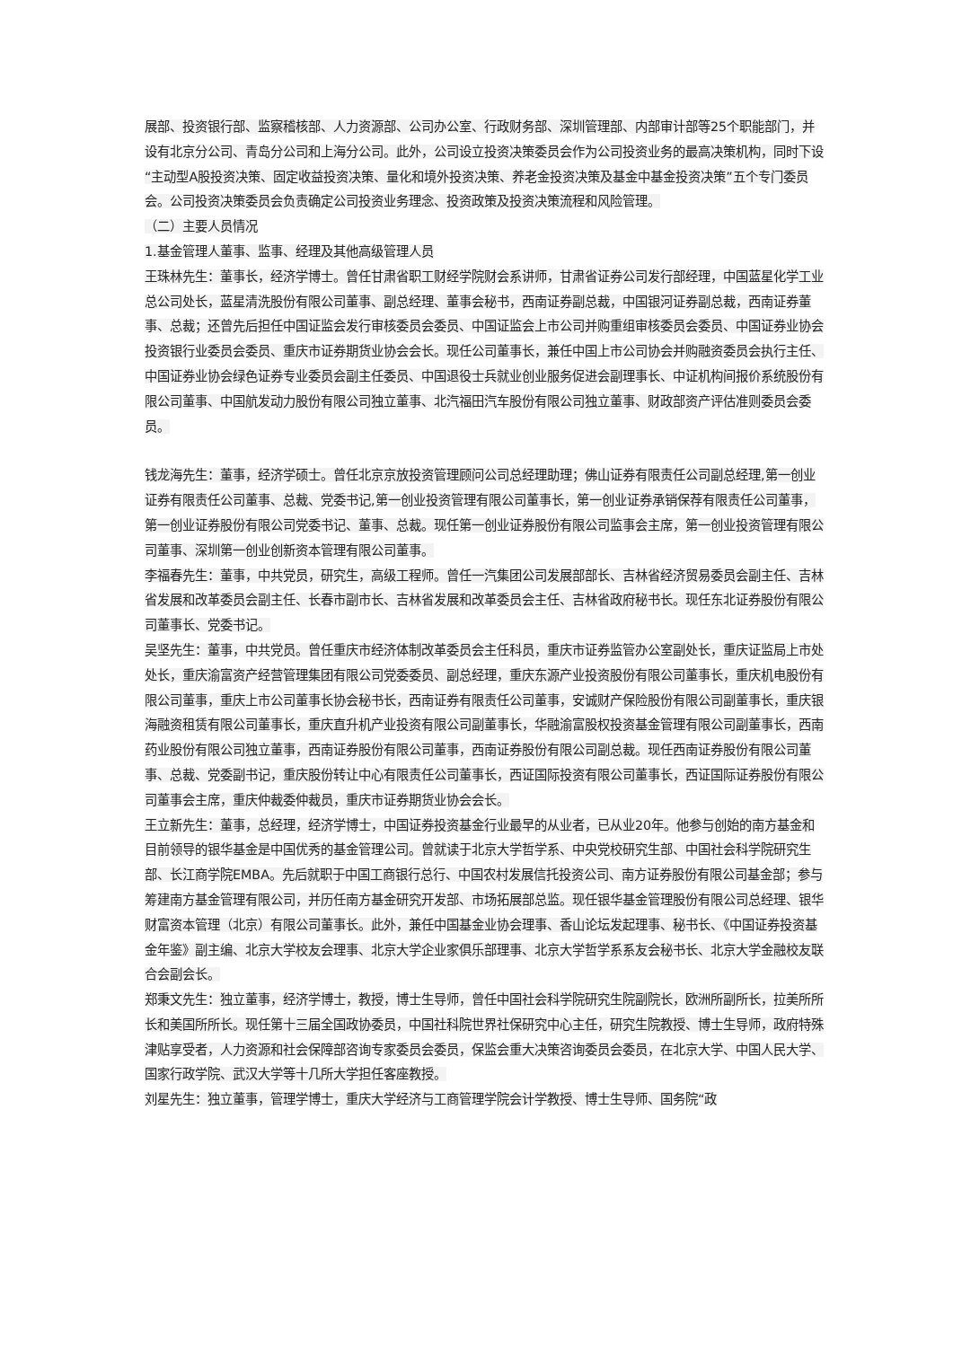展部、投资银行部、监察稽核部、人力资源部、公司办公室、行政财务部、深圳管理部、内部审计部等25个职能部门，并设有北京分公司、青岛分公司和上海分公司。此外，公司设立投资决策委员会作为公司投资业务的最高决策机构，同时下设“主动型A股投资决策、固定收益投资决策、量化和境外投资决策、养老金投资决策及基金中基金投资决策”五个专门委员会。公司投资决策委员会负责确定公司投资业务理念、投资政策及投资决策流程和风险管理。
（二）主要人员情况
1.基金管理人董事、监事、经理及其他高级管理人员
王珠林先生：董事长，经济学博士。曾任甘肃省职工财经学院财会系讲师，甘肃省证券公司发行部经理，中国蓝星化学工业总公司处长，蓝星清洗股份有限公司董事、副总经理、董事会秘书，西南证券副总裁，中国银河证券副总裁，西南证券董事、总裁；还曾先后担任中国证监会发行审核委员会委员、中国证监会上市公司并购重组审核委员会委员、中国证券业协会投资银行业委员会委员、重庆市证券期货业协会会长。现任公司董事长，兼任中国上市公司协会并购融资委员会执行主任、中国证券业协会绿色证券专业委员会副主任委员、中国退役士兵就业创业服务促进会副理事长、中证机构间报价系统股份有限公司董事、中国航发动力股份有限公司独立董事、北汽福田汽车股份有限公司独立董事、财政部资产评估准则委员会委员。
钱龙海先生：董事，经济学硕士。曾任北京京放投资管理顾问公司总经理助理；佛山证券有限责任公司副总经理,第一创业证券有限责任公司董事、总裁、党委书记,第一创业投资管理有限公司董事长，第一创业证券承销保荐有限责任公司董事，第一创业证券股份有限公司党委书记、董事、总裁。现任第一创业证券股份有限公司监事会主席，第一创业投资管理有限公司董事、深圳第一创业创新资本管理有限公司董事。
李福春先生：董事，中共党员，研究生，高级工程师。曾任一汽集团公司发展部部长、吉林省经济贸易委员会副主任、吉林省发展和改革委员会副主任、长春市副市长、吉林省发展和改革委员会主任、吉林省政府秘书长。现任东北证券股份有限公司董事长、党委书记。
吴坚先生：董事，中共党员。曾任重庆市经济体制改革委员会主任科员，重庆市证券监管办公室副处长，重庆证监局上市处处长，重庆渝富资产经营管理集团有限公司党委委员、副总经理，重庆东源产业投资股份有限公司董事长，重庆机电股份有限公司董事，重庆上市公司董事长协会秘书长，西南证券有限责任公司董事，安诚财产保险股份有限公司副董事长，重庆银海融资租赁有限公司董事长，重庆直升机产业投资有限公司副董事长，华融渝富股权投资基金管理有限公司副董事长，西南药业股份有限公司独立董事，西南证券股份有限公司董事，西南证券股份有限公司副总裁。现任西南证券股份有限公司董事、总裁、党委副书记，重庆股份转让中心有限责任公司董事长，西证国际投资有限公司董事长，西证国际证券股份有限公司董事会主席，重庆仲裁委仲裁员，重庆市证券期货业协会会长。
王立新先生：董事，总经理，经济学博士，中国证券投资基金行业最早的从业者，已从业20年。他参与创始的南方基金和目前领导的银华基金是中国优秀的基金管理公司。曾就读于北京大学哲学系、中央党校研究生部、中国社会科学院研究生部、长江商学院EMBA。先后就职于中国工商银行总行、中国农村发展信托投资公司、南方证券股份有限公司基金部；参与筹建南方基金管理有限公司，并历任南方基金研究开发部、市场拓展部总监。现任银华基金管理股份有限公司总经理、银华财富资本管理（北京）有限公司董事长。此外，兼任中国基金业协会理事、香山论坛发起理事、秘书长、《中国证券投资基金年鉴》副主编、北京大学校友会理事、北京大学企业家俱乐部理事、北京大学哲学系系友会秘书长、北京大学金融校友联合会副会长。
郑秉文先生：独立董事，经济学博士，教授，博士生导师，曾任中国社会科学院研究生院副院长，欧洲所副所长，拉美所所长和美国所所长。现任第十三届全国政协委员，中国社科院世界社保研究中心主任，研究生院教授、博士生导师，政府特殊津贴享受者，人力资源和社会保障部咨询专家委员会委员，保监会重大决策咨询委员会委员，在北京大学、中国人民大学、国家行政学院、武汉大学等十几所大学担任客座教授。
刘星先生：独立董事，管理学博士，重庆大学经济与工商管理学院会计学教授、博士生导师、国务院“政